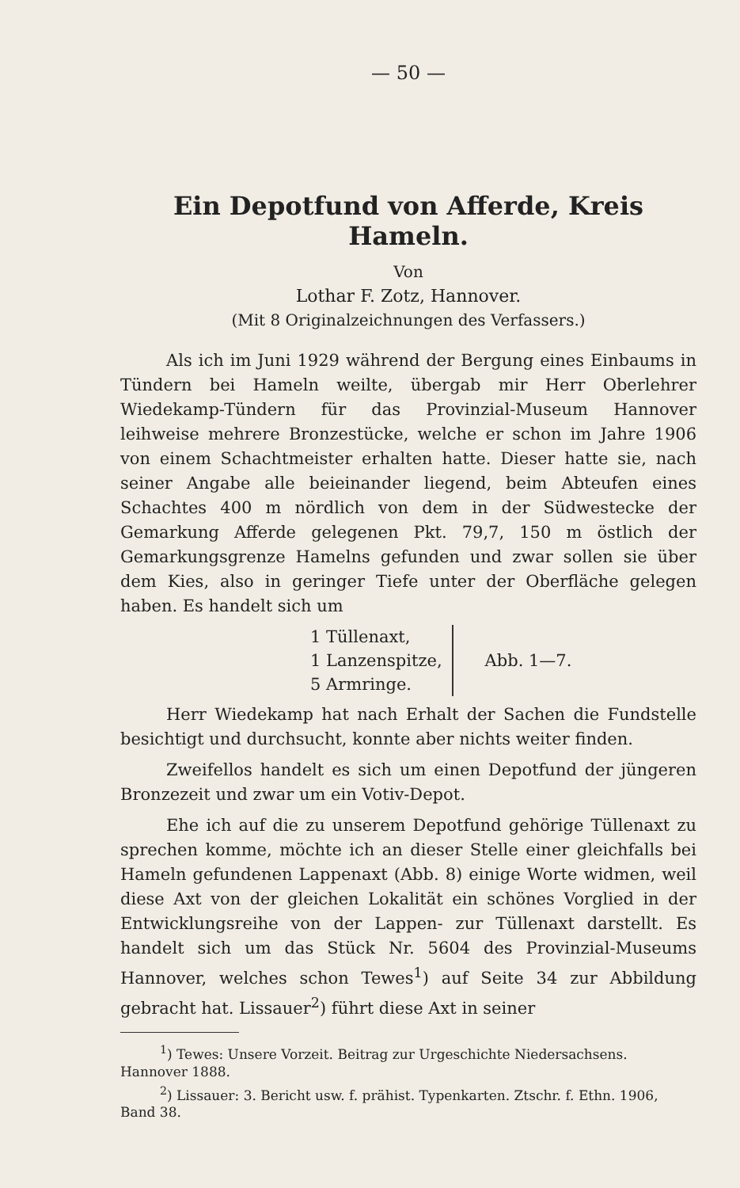— 50 —
Ein Depotfund von Afferde, Kreis Hameln.
Von
Lothar F. Zotz, Hannover.
(Mit 8 Originalzeichnungen des Verfassers.)
Als ich im Juni 1929 während der Bergung eines Einbaums in Tündern bei Hameln weilte, übergab mir Herr Oberlehrer Wiedekamp-Tündern für das Provinzial-Museum Hannover leihweise mehrere Bronzestücke, welche er schon im Jahre 1906 von einem Schachtmeister erhalten hatte. Dieser hatte sie, nach seiner Angabe alle beieinander liegend, beim Abteufen eines Schachtes 400 m nördlich von dem in der Südwestecke der Gemarkung Afferde gelegenen Pkt. 79,7, 150 m östlich der Gemarkungsgrenze Hamelns gefunden und zwar sollen sie über dem Kies, also in geringer Tiefe unter der Oberfläche gelegen haben. Es handelt sich um
1 Tüllenaxt,
1 Lanzenspitze,
5 Armringe.
Abb. 1—7.
Herr Wiedekamp hat nach Erhalt der Sachen die Fundstelle besichtigt und durchsucht, konnte aber nichts weiter finden.
Zweifellos handelt es sich um einen Depotfund der jüngeren Bronzezeit und zwar um ein Votiv-Depot.
Ehe ich auf die zu unserem Depotfund gehörige Tüllenaxt zu sprechen komme, möchte ich an dieser Stelle einer gleichfalls bei Hameln gefundenen Lappenaxt (Abb. 8) einige Worte widmen, weil diese Axt von der gleichen Lokalität ein schönes Vorglied in der Entwicklungsreihe von der Lappen- zur Tüllenaxt darstellt. Es handelt sich um das Stück Nr. 5604 des Provinzial-Museums Hannover, welches schon Tewes<sup>1</sup>) auf Seite 34 zur Abbildung gebracht hat. Lissauer<sup>2</sup>) führt diese Axt in seiner
<sup>1</sup>) Tewes: Unsere Vorzeit. Beitrag zur Urgeschichte Niedersachsens. Hannover 1888.
<sup>2</sup>) Lissauer: 3. Bericht usw. f. prähist. Typenkarten. Ztschr. f. Ethn. 1906, Band 38.